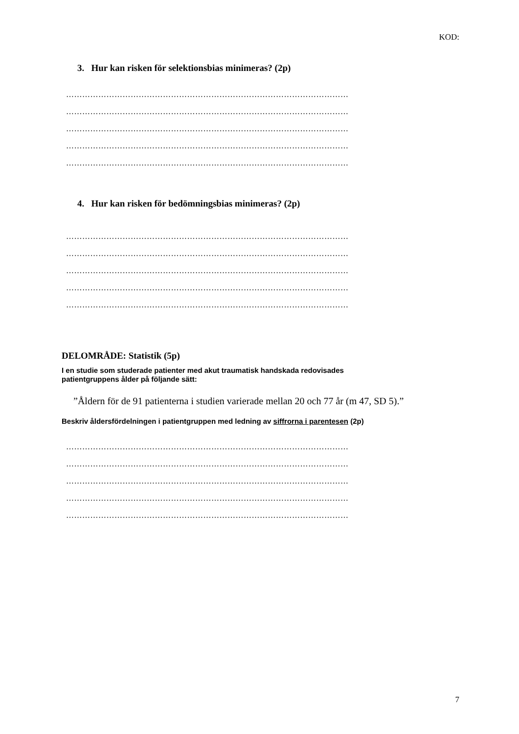KOD:
3. Hur kan risken för selektionsbias minimeras? (2p)
……………………………………………………………………………………………
……………………………………………………………………………………………
……………………………………………………………………………………………
……………………………………………………………………………………………
……………………………………………………………………………………………
4. Hur kan risken för bedömningsbias minimeras? (2p)
……………………………………………………………………………………………
……………………………………………………………………………………………
……………………………………………………………………………………………
……………………………………………………………………………………………
……………………………………………………………………………………………
DELOMRÅDE: Statistik (5p)
I en studie som studerade patienter med akut traumatisk handskada redovisades
patientgruppens ålder på följande sätt:
”Åldern för de 91 patienterna i studien varierade mellan 20 och 77 år (m 47, SD 5).”
Beskriv åldersfördelningen i patientgruppen med ledning av siffrorna i parentesen (2p)
……………………………………………………………………………………………
……………………………………………………………………………………………
……………………………………………………………………………………………
……………………………………………………………………………………………
……………………………………………………………………………………………
7